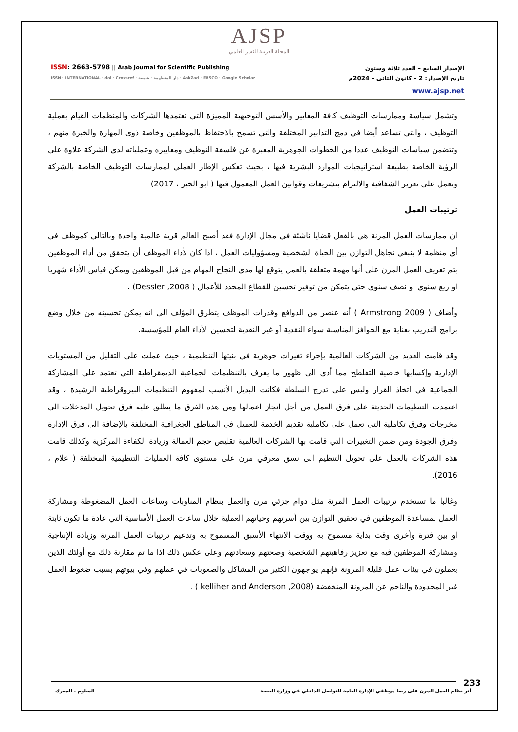AJSP
المجلة العربية للنشر العلمي
ISSN: 2663-5798 || Arab Journal for Scientific Publishing
ISSN · INTERNATIONAL · doi · Crossref · دار المنظومة · شمعة · AskZad · EBSCO · Google Scholar
الإصدار السابع – العدد ثلاثة وستون
تاريخ الإصدار: 2 – كانون الثاني – 2024م
www.ajsp.net
وتشمل سياسة وممارسات التوظيف كافة المعايير والأسس التوجيهية المميزة التي تعتمدها الشركات والمنظمات القيام بعملية التوظيف ، والتي تساعد أيضا في دمج التدابير المختلفة والتي تسمح بالاحتفاظ بالموظفين وخاصة ذوى المهارة والخبرة منهم ، وتتضمن سياسات التوظيف عددا من الخطوات الجوهرية المعبرة عن فلسفة التوظيف ومعاييره وعملياته لدي الشركة علاوة على الرؤية الخاصة بطبيعة استراتيجيات الموارد البشرية فيها ، بحيث تعكس الإطار العملي لممارسات التوظيف الخاصة بالشركة وتعمل على تعزيز الشفافية والالتزام بتشريعات وقوانين العمل المعمول فيها ( أبو الخير ، 2017)
ترتيبات العمل
ان ممارسات العمل المرنة هي بالفعل قضايا ناشئة في مجال الإدارة فقد أصبح العالم قرية عالمية واحدة وبالتالي كموظف في أي منظمة لا ينبغي تجاهل التوازن بين الحياة الشخصية ومسؤوليات العمل ، اذا كان لأداء الموظف أن يتحقق من أداء الموظفين يتم تعريف العمل المرن على أنها مهمة متعلقة بالعمل يتوقع لها مدي النجاح المهام من قبل الموظفين ويمكن قياس الأداء شهريا او ربع سنوي او نصف سنوي حتي يتمكن من توفير تحسين للقطاع المحدد للأعمال ( Dessler ,2008) .
وأضاف ( Armstrong 2009 ) أنه عنصر من الدوافع وقدرات الموظف يتطرق المؤلف الى انه يمكن تحسينه من خلال وضع برامج التدريب بعناية مع الحوافز المناسبة سواء النقدية أو غير النقدية لتحسين الأداء العام للمؤسسة.
وقد قامت العديد من الشركات العالمية بإجراء تغيرات جوهرية في بنيتها التنظيمية ، حيث عملت على التقليل من المستويات الإدارية وإكسابها خاصية التفلطح مما أدي الى ظهور ما يعرف بالتنظيمات الجماعية الديمقراطية التي تعتمد على المشاركة الجماعية في اتخاذ القرار وليس على تدرج السلطة فكانت البديل الأنسب لمفهوم التنظيمات البيروقراطية الرشيدة ، وقد اعتمدت التنظيمات الحديثة على فرق العمل من أجل انجاز اعمالها ومن هذه الفرق ما يطلق عليه فرق تحويل المدخلات الى مخرجات وفرق تكاملية التي تعمل على تكاملية تقديم الخدمة للعميل في المناطق الجغرافية المختلفة بالإضافة الى فرق الإدارة وفرق الجودة ومن ضمن التغييرات التي قامت بها الشركات العالمية تقليص حجم العمالة وزيادة الكفاءة المركزية وكذلك قامت هذه الشركات بالعمل على تحويل التنظيم الى نسق معرفي مرن على مستوى كافة العمليات التنظيمية المختلفة ( علام ، 2016).
وغالبا ما تستخدم ترتيبات العمل المرنة مثل دوام جزئي مرن والعمل بنظام المناوبات وساعات العمل المضغوطة ومشاركة العمل لمساعدة الموظفين في تحقيق التوازن بين أسرتهم وحياتهم العملية خلال ساعات العمل الأساسية التي عادة ما تكون ثابتة او بين فترة وأخرى وقت بداية مسموح به ووقت الانتهاء الأسبق المسموح به وتدعيم ترتيبات العمل المرنة وزيادة الإنتاجية ومشاركة الموظفين فيه مع تعزيز رفاهيتهم الشخصية وصحتهم وسعادتهم وعلى عكس ذلك اذا ما تم مقارنة ذلك مع أولئك الذين يعملون في بيئات عمل قليلة المرونة فإنهم يواجهون الكثير من المشاكل والصعوبات في عملهم وفي بيوتهم بسبب ضغوط العمل غير المحدودة والناجم عن المرونة المنخفضة (kelliher and Anderson ,2008 ) .
233
أثر نظام العمل المرن على رضا موظفي الإدارة العامة للتواصل الداخلي في وزارة الصحة السلوم ، المعرك